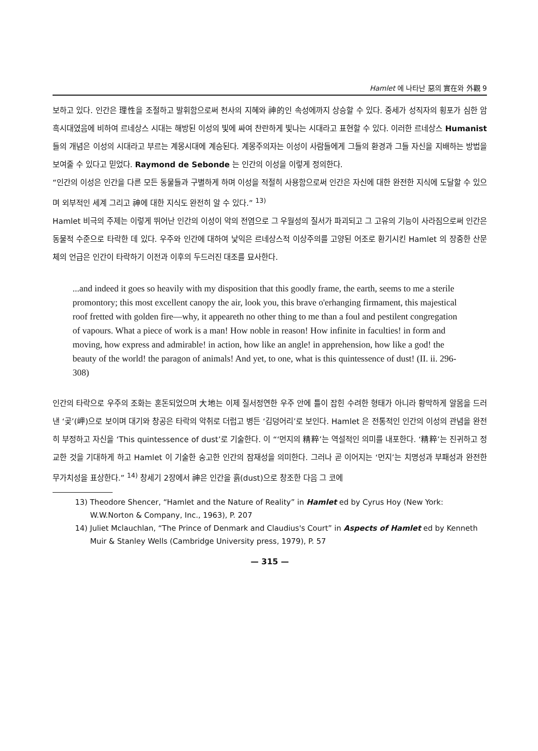Hamlet 에 나타난 惡의 實在와 外觀 9
보하고 있다. 인간은 理性을 조절하고 발휘함으로써 천사의 지혜와 神的인 속성에까지 상승할 수 있다. 중세가 성직자의 횡포가 심한 암흑시대였음에 비하여 르네상스 시대는 해방된 이성의 빛에 싸여 찬란하게 빛나는 시대라고 표현할 수 있다. 이러한 르네상스 Humanist 들의 개념은 이성의 시대라고 부르는 계몽시대에 계승된다. 계몽주의자는 이성이 사람들에게 그들의 환경과 그들 자신을 지배하는 방법을 보여줄 수 있다고 믿었다. Raymond de Sebonde 는 인간의 이성을 이렇게 정의한다.
“인간의 이성은 인간을 다른 모든 동물들과 구별하게 하며 이성을 적절히 사용함으로써 인간은 자신에 대한 완전한 지식에 도달할 수 있으며 외부적인 세계 그리고 神에 대한 지식도 완전히 알 수 있다.” <sup>13)</sup>
Hamlet 비극의 주제는 이렇게 뛰어난 인간의 이성이 악의 전염으로 그 우월성의 질서가 파괴되고 그 고유의 기능이 사라짐으로써 인간은 동물적 수준으로 타락한 데 있다. 우주와 인간에 대하여 낯익은 르네상스적 이상주의를 고양된 어조로 환기시킨 Hamlet 의 장중한 산문체의 언급은 인간이 타락하기 이전과 이후의 두드러진 대조를 묘사한다.
...and indeed it goes so heavily with my disposition that this goodly frame, the earth, seems to me a sterile promontory; this most excellent canopy the air, look you, this brave o'erhanging firmament, this majestical roof fretted with golden fire—why, it appeareth no other thing to me than a foul and pestilent congregation of vapours. What a piece of work is a man! How noble in reason! How infinite in faculties! in form and moving, how express and admirable! in action, how like an angle! in apprehension, how like a god! the beauty of the world! the paragon of animals! And yet, to one, what is this quintessence of dust! (II. ii. 296-308)
인간의 타락으로 우주의 조화는 혼돈되었으며 大地는 이제 질서정연한 우주 안에 틀이 잡힌 수려한 형태가 아니라 황막하게 알몸을 드러낸 ‘곶’(岬)으로 보이며 대기와 창공은 타락의 악취로 더럽고 병든 ‘김덩어리’로 보인다. Hamlet 은 전통적인 인간의 이성의 관념을 완전히 부정하고 자신을 ‘This quintessence of dust’로 기술한다. 이 “‘먼지의 精粹’는 역설적인 의미를 내포한다. ‘精粹’는 진귀하고 정교한 것을 기대하게 하고 Hamlet 이 기술한 숭고한 인간의 잠재성을 의미한다. 그러나 곧 이어지는 ‘먼지’는 치명성과 부패성과 완전한 무가치성을 표상한다.” <sup>14)</sup> 창세기 2장에서 神은 인간을 흙(dust)으로 창조한 다음 그 코에
13) Theodore Shencer, “Hamlet and the Nature of Reality” in Hamlet ed by Cyrus Hoy (New York: W.W.Norton & Company, Inc., 1963), P. 207
14) Juliet Mclauchlan, “The Prince of Denmark and Claudius's Court” in Aspects of Hamlet ed by Kenneth Muir & Stanley Wells (Cambridge University press, 1979), P. 57
— 315 —